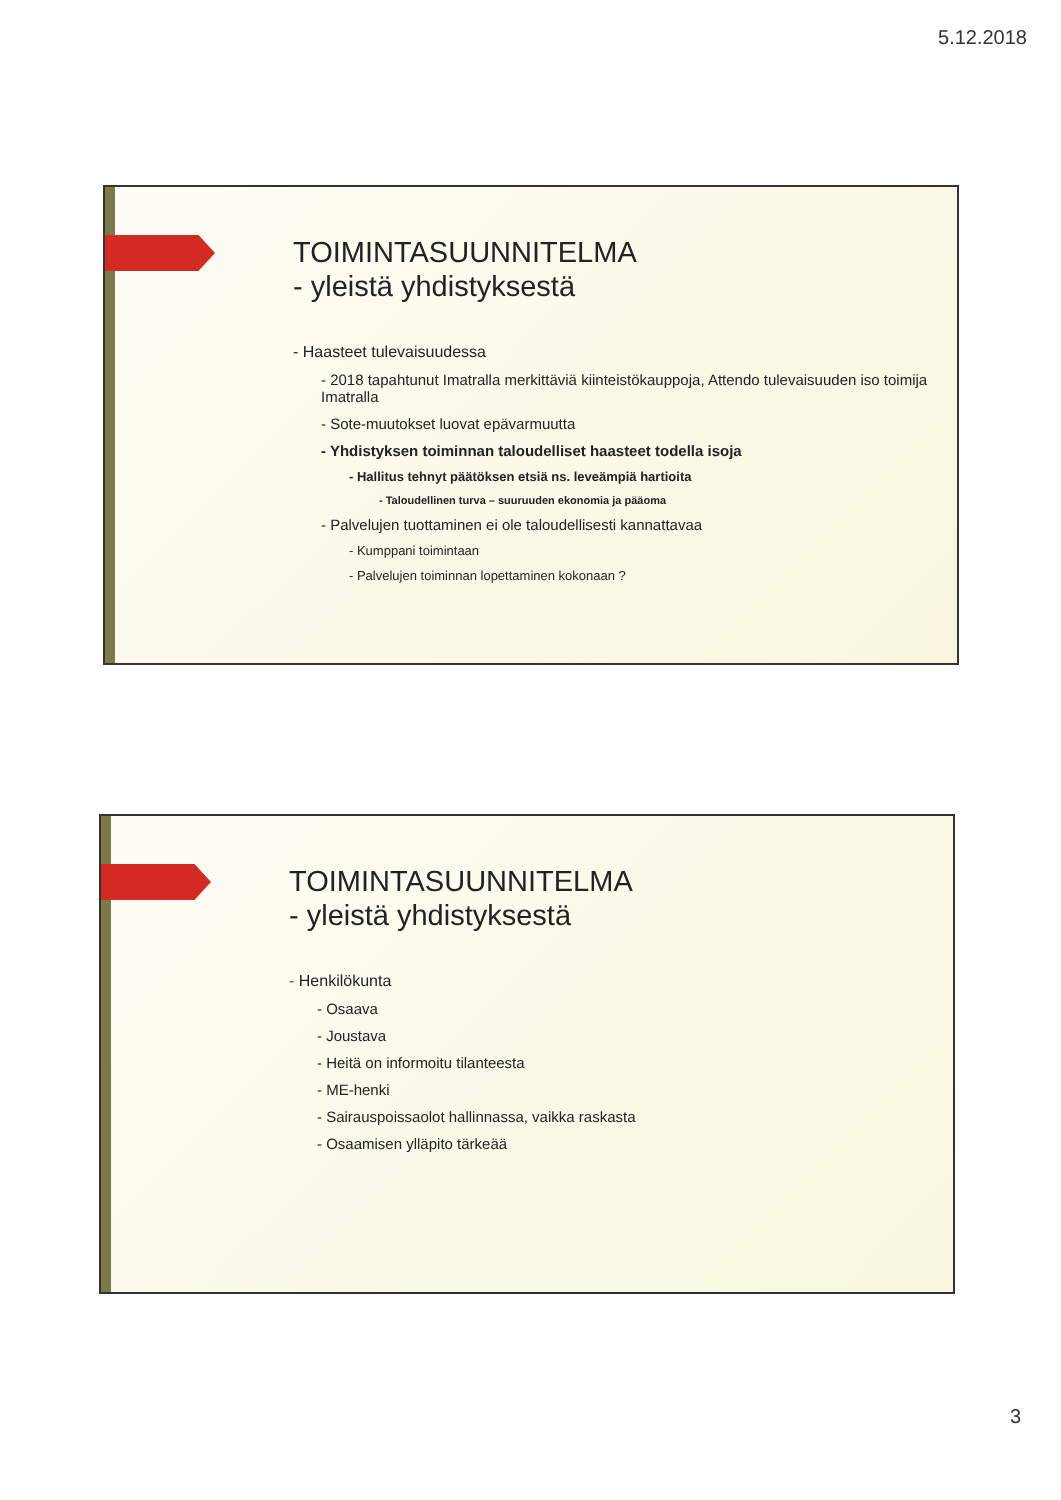5.12.2018
TOIMINTASUUNNITELMA
- yleistä yhdistyksestä
- Haasteet tulevaisuudessa
- 2018 tapahtunut Imatralla merkittäviä kiinteistökauppoja, Attendo tulevaisuuden iso toimija Imatralla
- Sote-muutokset luovat epävarmuutta
- Yhdistyksen toiminnan taloudelliset haasteet todella isoja
- Hallitus tehnyt päätöksen etsiä ns. leveämpiä hartioita
- Taloudellinen turva – suuruuden ekonomia ja pääoma
- Palvelujen tuottaminen ei ole taloudellisesti kannattavaa
- Kumppani toimintaan
- Palvelujen toiminnan lopettaminen kokonaan ?
TOIMINTASUUNNITELMA
- yleistä yhdistyksestä
- Henkilökunta
- Osaava
- Joustava
- Heitä on informoitu tilanteesta
- ME-henki
- Sairauspoissaolot hallinnassa, vaikka raskasta
- Osaamisen ylläpito tärkeää
3